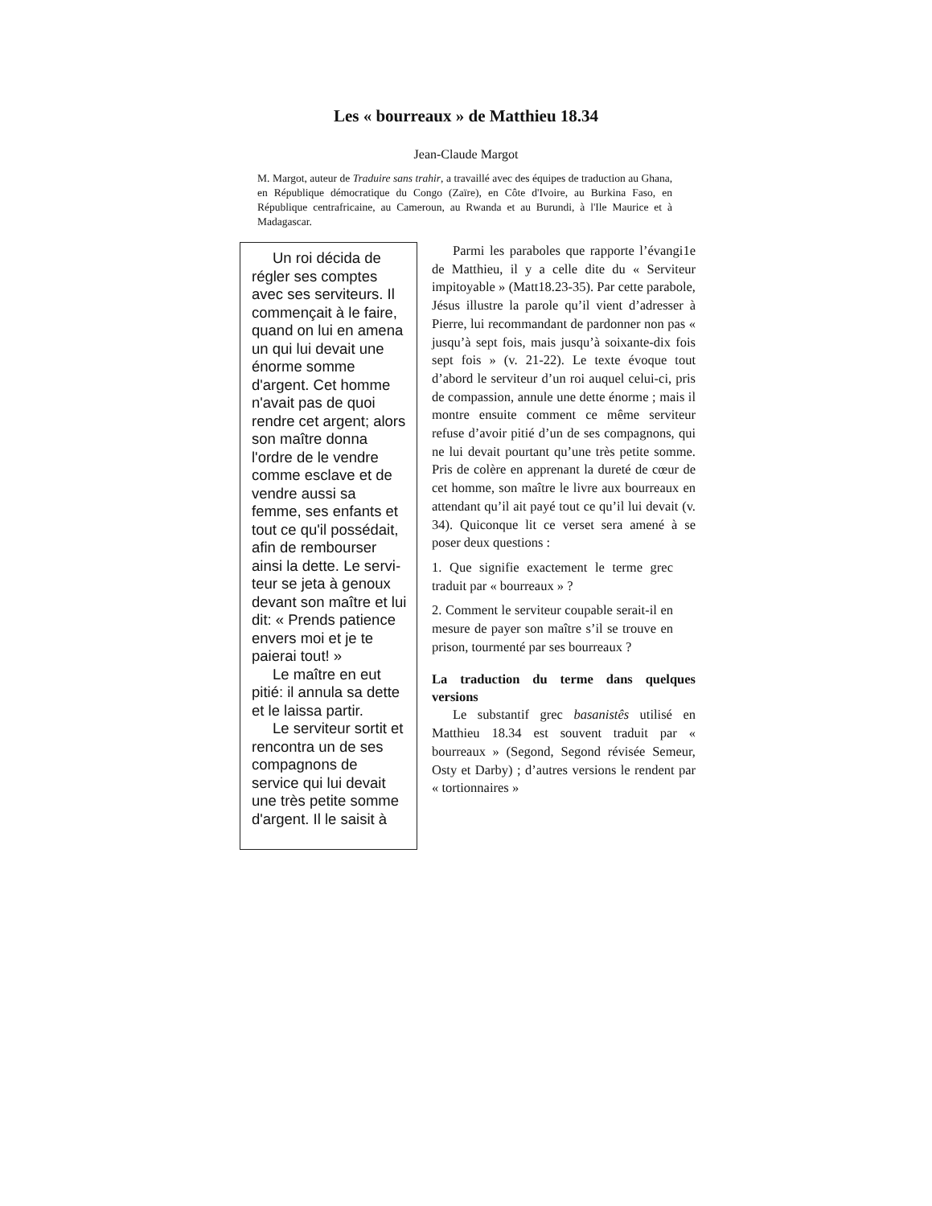Les « bourreaux » de Matthieu 18.34
Jean-Claude Margot
M. Margot, auteur de Traduire sans trahir, a travaillé avec des équipes de traduction au Ghana, en République démocratique du Congo (Zaïre), en Côte d'Ivoire, au Burkina Faso, en République centrafricaine, au Cameroun, au Rwanda et au Burundi, à l'Ile Maurice et à Madagascar.
Un roi décida de régler ses comptes avec ses serviteurs. Il commençait à le faire, quand on lui en amena un qui lui devait une énorme somme d'argent. Cet homme n'avait pas de quoi rendre cet argent; alors son maître donna l'ordre de le vendre comme esclave et de vendre aussi sa femme, ses enfants et tout ce qu'il possédait, afin de rembourser ainsi la dette. Le servi-teur se jeta à genoux devant son maître et lui dit: « Prends patience envers moi et je te paierai tout! »
Le maître en eut pitié: il annula sa dette et le laissa partir.
Le serviteur sortit et rencontra un de ses compagnons de service qui lui devait une très petite somme d'argent. Il le saisit à
Parmi les paraboles que rapporte l’évangi1e de Matthieu, il y a celle dite du « Serviteur impitoyable » (Matt18.23-35). Par cette parabole, Jésus illustre la parole qu’il vient d’adresser à Pierre, lui recommandant de pardonner non pas « jusqu’à sept fois, mais jusqu’à soixante-dix fois sept fois » (v. 21-22). Le texte évoque tout d’abord le serviteur d’un roi auquel celui-ci, pris de compassion, annule une dette énorme ; mais il montre ensuite comment ce même serviteur refuse d’avoir pitié d’un de ses compagnons, qui ne lui devait pourtant qu’une très petite somme. Pris de colère en apprenant la dureté de cœur de cet homme, son maître le livre aux bourreaux en attendant qu’il ait payé tout ce qu’il lui devait (v. 34). Quiconque lit ce verset sera amené à se poser deux questions :
1. Que signifie exactement le terme grec traduit par « bourreaux » ?
2. Comment le serviteur coupable serait-il en mesure de payer son maître s’il se trouve en prison, tourmenté par ses bourreaux ?
La traduction du terme dans quelques versions
Le substantif grec basanistês utilisé en Matthieu 18.34 est souvent traduit par « bourreaux » (Segond, Segond révisée Semeur, Osty et Darby) ; d’autres versions le rendent par « tortionnaires »